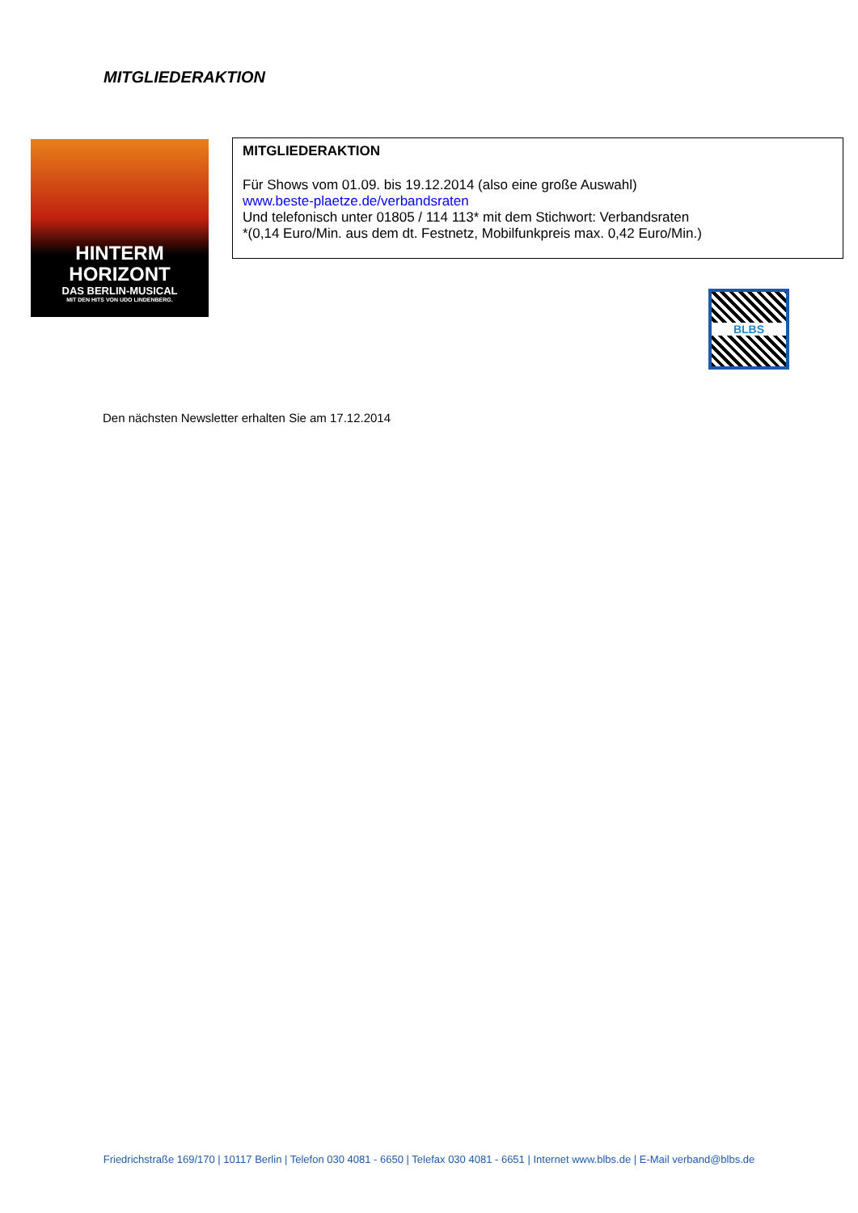MITGLIEDERAKTION
HINTERM
HORIZONT
DAS BERLIN-MUSICAL
MIT DEN HITS VON UDO LINDENBERG.
MITGLIEDERAKTION
Für Shows vom 01.09. bis 19.12.2014 (also eine große Auswahl)
www.beste-plaetze.de/verbandsraten
Und telefonisch unter 01805 / 114 113* mit dem Stichwort: Verbandsraten
*(0,14 Euro/Min. aus dem dt. Festnetz, Mobilfunkpreis max. 0,42 Euro/Min.)
BLBS
Den nächsten Newsletter erhalten Sie am 17.12.2014
Friedrichstraße 169/170 | 10117 Berlin | Telefon 030 4081 - 6650 | Telefax 030 4081 - 6651 | Internet www.blbs.de | E-Mail verband@blbs.de